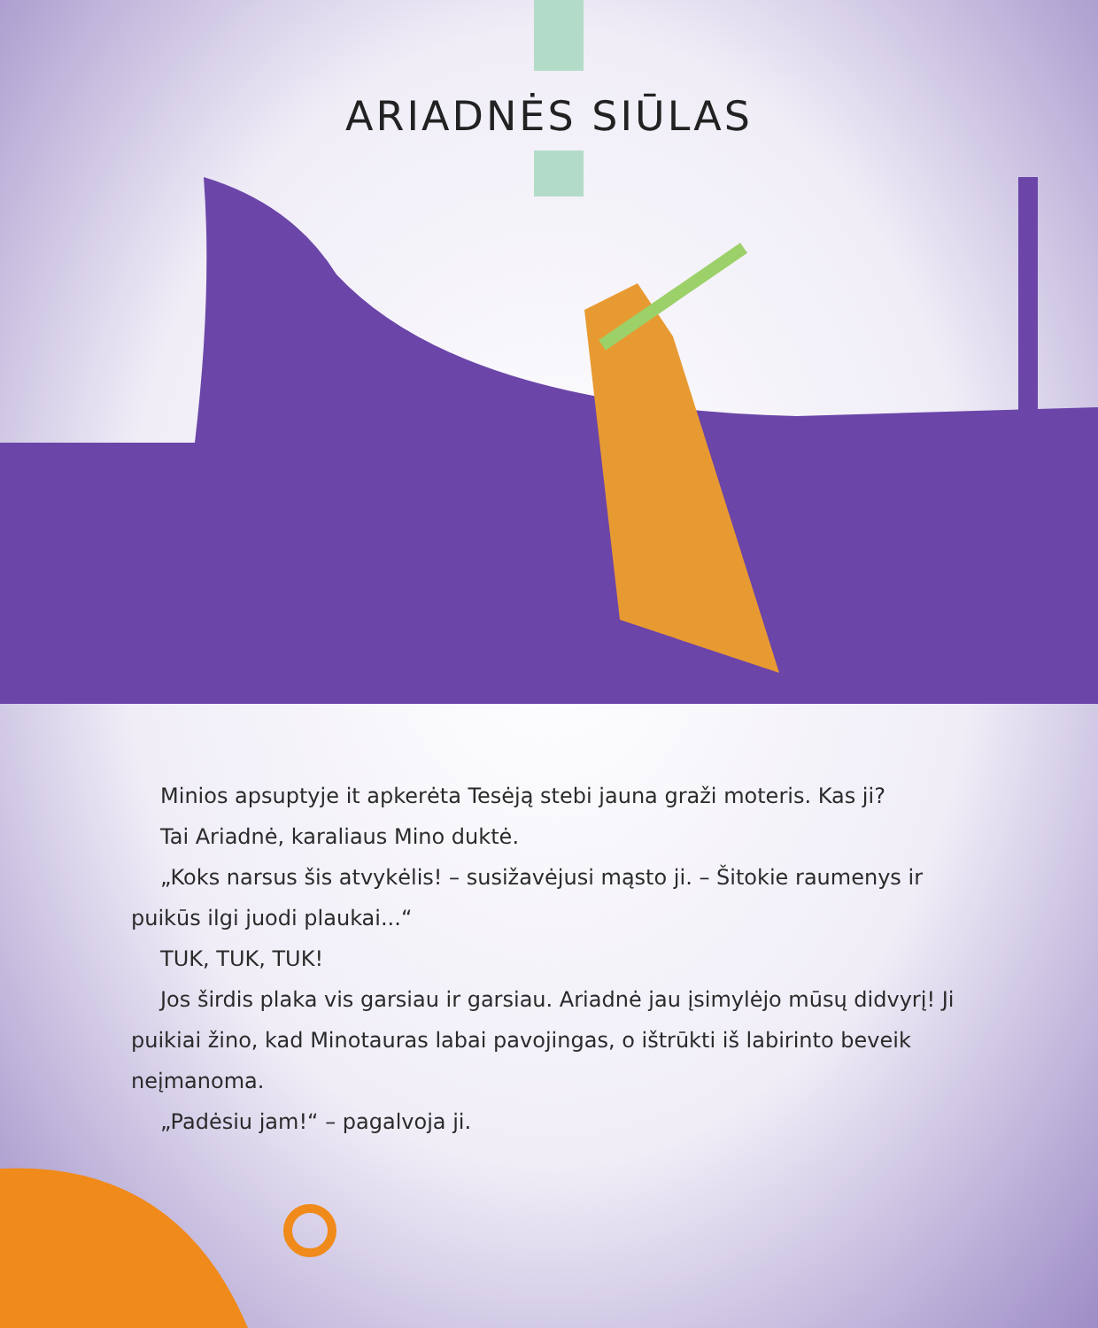ARIADNĖS SIŪLAS
Minios apsuptyje it apkerėta Tesėją stebi jauna graži moteris. Kas ji?
Tai Ariadnė, karaliaus Mino duktė.
„Koks narsus šis atvykėlis! – susižavėjusi mąsto ji. – Šitokie raumenys ir puikūs ilgi juodi plaukai...“
TUK, TUK, TUK!
Jos širdis plaka vis garsiau ir garsiau. Ariadnė jau įsimylėjo mūsų didvyrį! Ji puikiai žino, kad Minotauras labai pavojingas, o ištrūkti iš labirinto beveik neįmanoma.
„Padėsiu jam!“ – pagalvoja ji.